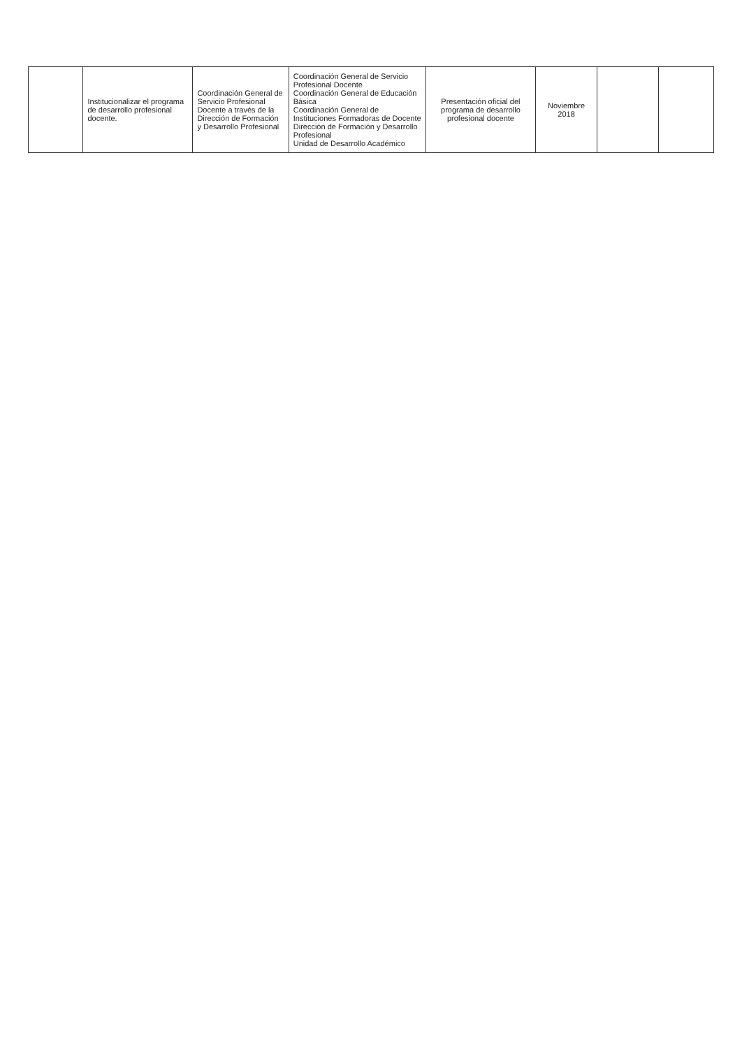| | Institucionalizar el programa de desarrollo profesional docente. | Coordinación General de Servicio Profesional Docente a través de la Dirección de Formación y Desarrollo Profesional | Coordinación General de Servicio Profesional Docente Coordinación General de Educación Básica Coordinación General de Instituciones Formadoras de Docente Dirección de Formación y Desarrollo Profesional Unidad de Desarrollo Académico | Presentación oficial del programa de desarrollo profesional docente | Noviembre 2018 | | |